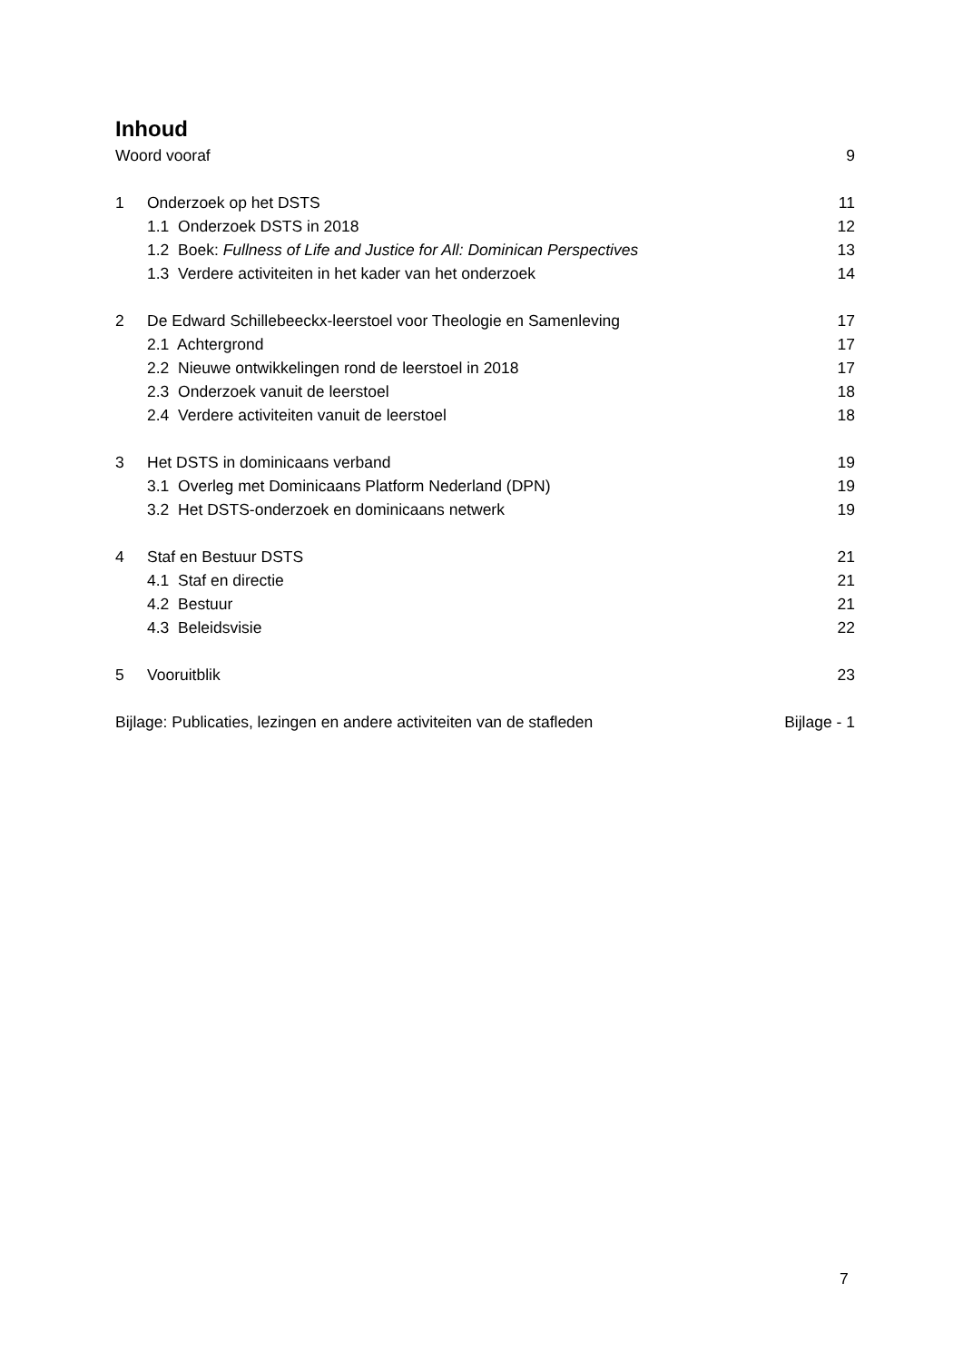Inhoud
Woord vooraf 9
1 Onderzoek op het DSTS 11
1.1 Onderzoek DSTS in 2018 12
1.2 Boek: Fullness of Life and Justice for All: Dominican Perspectives 13
1.3 Verdere activiteiten in het kader van het onderzoek 14
2 De Edward Schillebeeckx-leerstoel voor Theologie en Samenleving 17
2.1 Achtergrond 17
2.2 Nieuwe ontwikkelingen rond de leerstoel in 2018 17
2.3 Onderzoek vanuit de leerstoel 18
2.4 Verdere activiteiten vanuit de leerstoel 18
3 Het DSTS in dominicaans verband 19
3.1 Overleg met Dominicaans Platform Nederland (DPN) 19
3.2 Het DSTS-onderzoek en dominicaans netwerk 19
4 Staf en Bestuur DSTS 21
4.1 Staf en directie 21
4.2 Bestuur 21
4.3 Beleidsvisie 22
5 Vooruitblik 23
Bijlage: Publicaties, lezingen en andere activiteiten van de stafleden Bijlage - 1
7